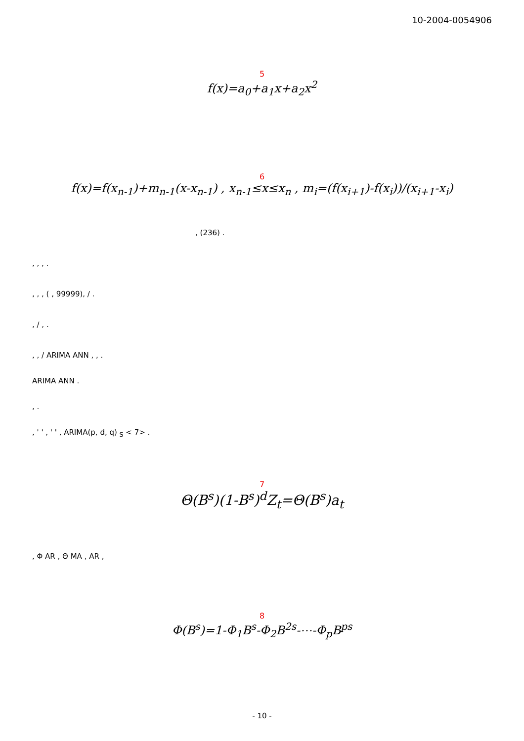10-2004-0054906
5
f(x)=a<sub>0</sub>+a<sub>1</sub>x+a<sub>2</sub>x<sup>2</sup>
6
f(x)=f(x<sub>n-1</sub>)+m<sub>n-1</sub>(x-x<sub>n-1</sub>) , x<sub>n-1</sub>≤x≤x<sub>n</sub> , m<sub>i</sub>=(f(x<sub>i+1</sub>)-f(x<sub>i</sub>))/(x<sub>i+1</sub>-x<sub>i</sub>)
, (236) .
, , , .
, , , ( , 99999), / .
, / , .
, , / ARIMA ANN , , .
ARIMA ANN .
, .
, ' ' , ' ' , ARIMA(p, d, q) <sub>S</sub> < 7> .
7
Θ(B<sup>s</sup>)(1-B<sup>s</sup>)<sup>d</sup>Z<sub>t</sub>=Θ(B<sup>s</sup>)a<sub>t</sub>
, Φ AR , Θ MA , AR ,
8
Φ(B<sup>s</sup>)=1-Φ<sub>1</sub>B<sup>s</sup>-Φ<sub>2</sub>B<sup>2s</sup>-⋯-Φ<sub>p</sub>B<sup>ps</sup>
- 10 -